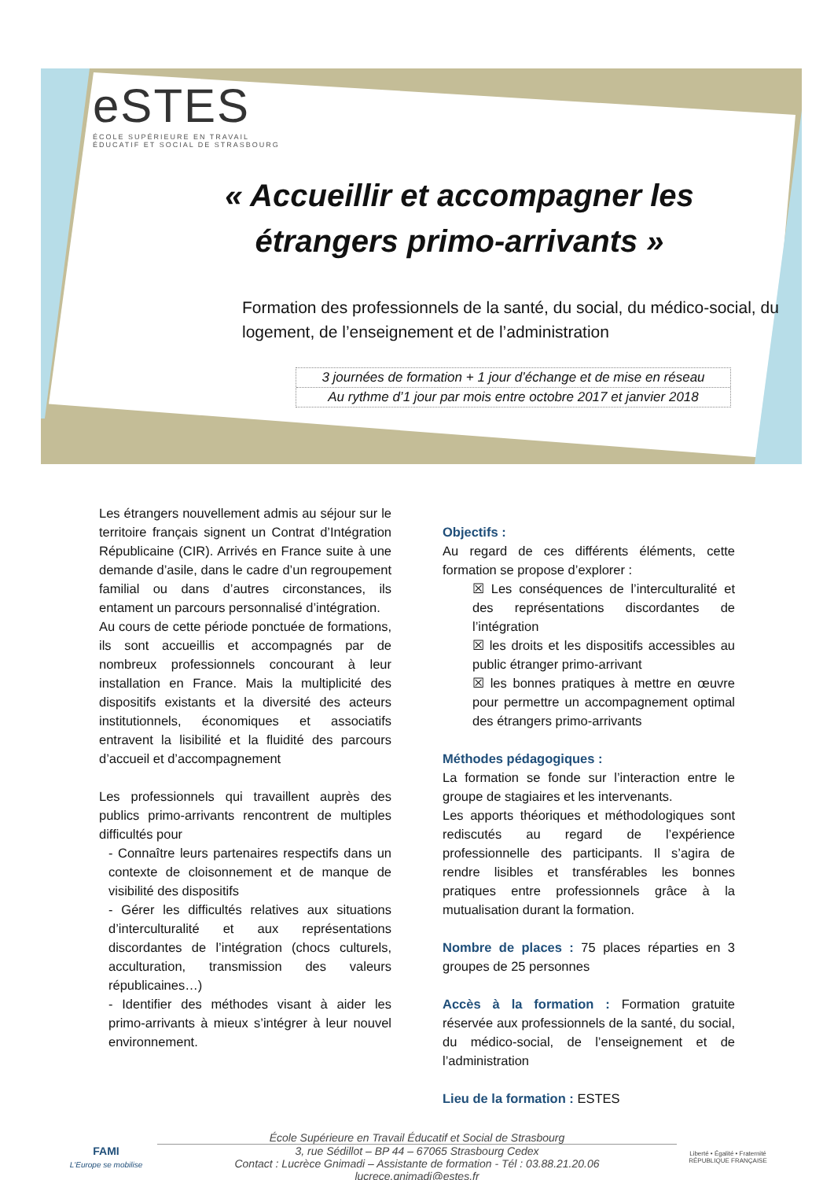eSTES
ÉCOLE SUPÉRIEURE EN TRAVAIL
ÉDUCATIF ET SOCIAL DE STRASBOURG
« Accueillir et accompagner les
étrangers primo-arrivants »
Formation des professionnels de la santé, du social, du médico-social, du logement, de l’enseignement et de l’administration
3 journées de formation + 1 jour d’échange et de mise en réseau
Au rythme d’1 jour par mois entre octobre 2017 et janvier 2018
Les étrangers nouvellement admis au séjour sur le territoire français signent un Contrat d’Intégration Républicaine (CIR). Arrivés en France suite à une demande d’asile, dans le cadre d’un regroupement familial ou dans d’autres circonstances, ils entament un parcours personnalisé d’intégration.
Au cours de cette période ponctuée de formations, ils sont accueillis et accompagnés par de nombreux professionnels concourant à leur installation en France. Mais la multiplicité des dispositifs existants et la diversité des acteurs institutionnels, économiques et associatifs entravent la lisibilité et la fluidité des parcours d’accueil et d’accompagnement
Les professionnels qui travaillent auprès des publics primo-arrivants rencontrent de multiples difficultés pour
- Connaître leurs partenaires respectifs dans un contexte de cloisonnement et de manque de visibilité des dispositifs
- Gérer les difficultés relatives aux situations d’interculturalité et aux représentations discordantes de l’intégration (chocs culturels, acculturation, transmission des valeurs républicaines…)
- Identifier des méthodes visant à aider les primo-arrivants à mieux s’intégrer à leur nouvel environnement.
Objectifs :
Au regard de ces différents éléments, cette formation se propose d’explorer :
☒ Les conséquences de l’interculturalité et des représentations discordantes de l’intégration
☒ les droits et les dispositifs accessibles au public étranger primo-arrivant
☒ les bonnes pratiques à mettre en œuvre pour permettre un accompagnement optimal des étrangers primo-arrivants
Méthodes pédagogiques :
La formation se fonde sur l’interaction entre le groupe de stagiaires et les intervenants.
Les apports théoriques et méthodologiques sont rediscutés au regard de l’expérience professionnelle des participants. Il s’agira de rendre lisibles et transférables les bonnes pratiques entre professionnels grâce à la mutualisation durant la formation.
Nombre de places :
75 places réparties en 3 groupes de 25 personnes
Accès à la formation :
Formation gratuite réservée aux professionnels de la santé, du social, du médico-social, de l’enseignement et de l’administration
Lieu de la formation :
ESTES
FAMI
L'Europe se mobilise
École Supérieure en Travail Éducatif et Social de Strasbourg
3, rue Sédillot – BP 44 – 67065 Strasbourg Cedex
Contact : Lucrèce Gnimadi – Assistante de formation - Tél : 03.88.21.20.06
lucrece.gnimadi@estes.fr
Liberté • Égalité • Fraternité
RÉPUBLIQUE FRANÇAISE